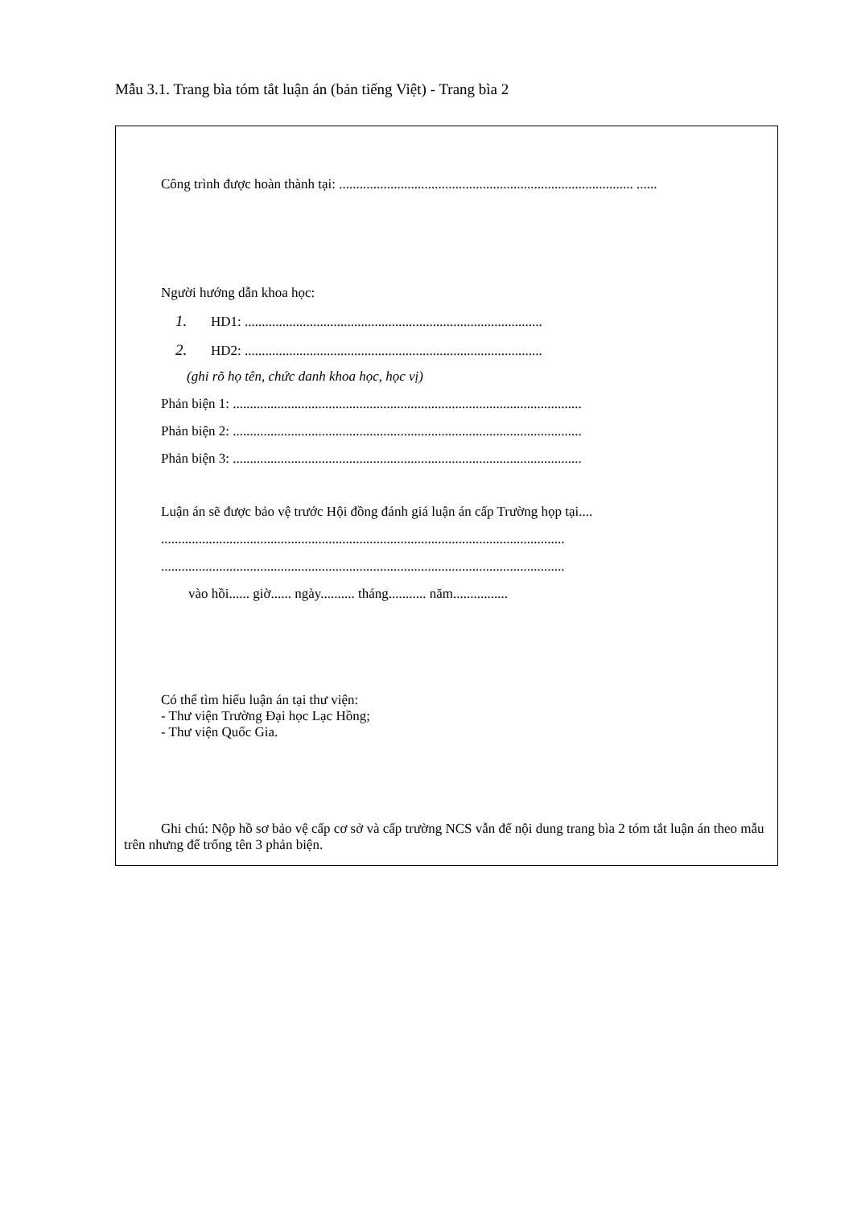Mẫu 3.1. Trang bìa tóm tắt luận án (bản tiếng Việt) - Trang bìa 2
Công trình được hoàn thành tại: ...................................................................................... ......
Người hướng dẫn khoa học:
1. HD1: .......................................................................................
2. HD2: .......................................................................................
(ghi rõ họ tên, chức danh khoa học, học vị)
Phản biện 1: ......................................................................................................
Phản biện 2: ......................................................................................................
Phản biện 3: ......................................................................................................
Luận án sẽ được bảo vệ trước Hội đồng đánh giá luận án cấp Trường họp tại....
......................................................................................................................
......................................................................................................................
vào hồi...... giờ...... ngày.......... tháng........... năm................
Có thể tìm hiểu luận án tại thư viện:
- Thư viện Trường Đại học Lạc Hồng;
- Thư viện Quốc Gia.
Ghi chú: Nộp hồ sơ bảo vệ cấp cơ sở và cấp trường NCS vẫn để nội dung trang bìa 2 tóm tắt luận án theo mẫu trên nhưng để trống tên 3 phản biện.